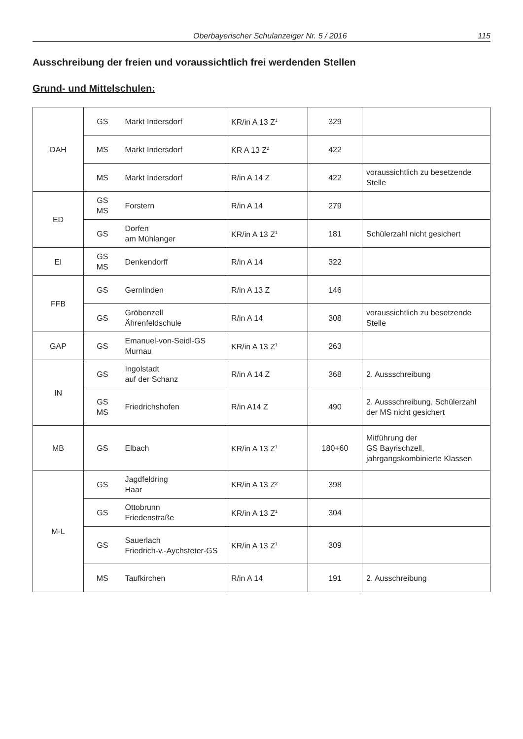Oberbayerischer Schulanzeiger Nr. 5 / 2016 115
Ausschreibung der freien und voraussichtlich frei werdenden Stellen
Grund- und Mittelschulen:
| DAH | GS | Markt Indersdorf | KR/in A 13 Z<sup>1</sup> | 329 | |
| | MS | Markt Indersdorf | KR A 13 Z<sup>2</sup> | 422 | |
| | MS | Markt Indersdorf | R/in A 14 Z | 422 | voraussichtlich zu besetzende Stelle |
| ED | GS MS | Forstern | R/in A 14 | 279 | |
| | GS | Dorfen am Mühlanger | KR/in A 13 Z<sup>1</sup> | 181 | Schülerzahl nicht gesichert |
| EI | GS MS | Denkendorff | R/in A 14 | 322 | |
| FFB | GS | Gernlinden | R/in A 13 Z | 146 | |
| | GS | Gröbenzell Ährenfeldschule | R/in A 14 | 308 | voraussichtlich zu besetzende Stelle |
| GAP | GS | Emanuel-von-Seidl-GS Murnau | KR/in A 13 Z<sup>1</sup> | 263 | |
| IN | GS | Ingolstadt auf der Schanz | R/in A 14 Z | 368 | 2. Aussschreibung |
| | GS MS | Friedrichshofen | R/in A14 Z | 490 | 2. Aussschreibung, Schülerzahl der MS nicht gesichert |
| MB | GS | Elbach | KR/in A 13 Z<sup>1</sup> | 180+60 | Mitführung der GS Bayrischzell, jahrgangskombinierte Klassen |
| M-L | GS | Jagdfeldring Haar | KR/in A 13 Z² | 398 | |
| | GS | Ottobrunn Friedenstraße | KR/in A 13 Z<sup>1</sup> | 304 | |
| | GS | Sauerlach Friedrich-v.-Aychsteter-GS | KR/in A 13 Z<sup>1</sup> | 309 | |
| | MS | Taufkirchen | R/in A 14 | 191 | 2. Ausschreibung |